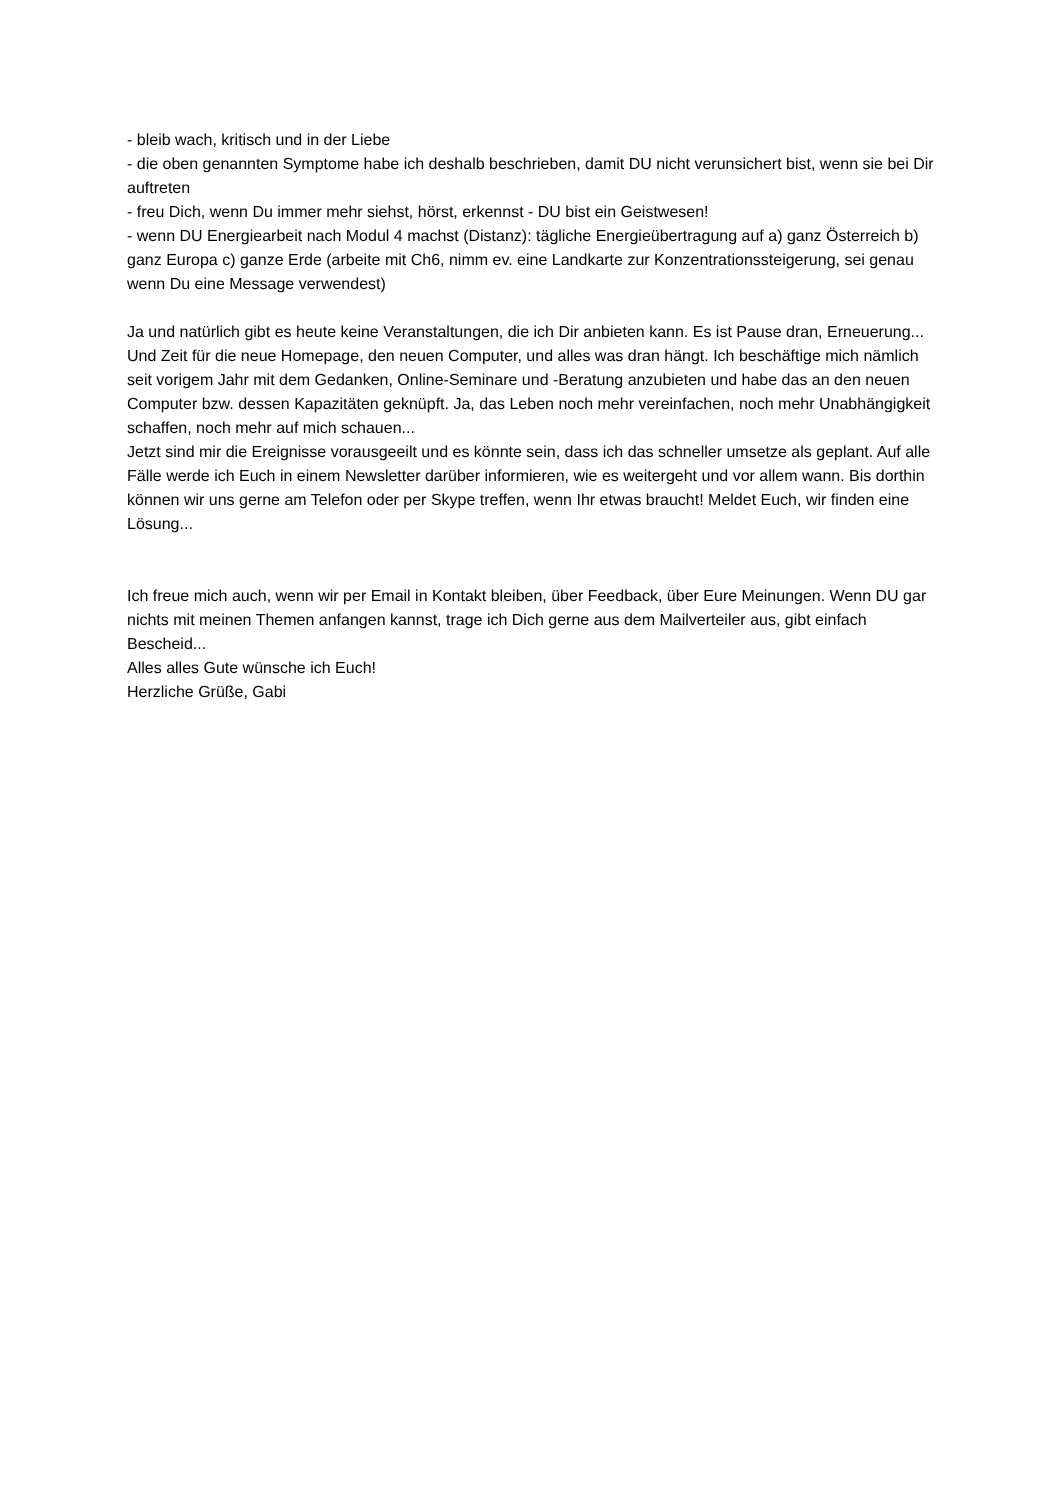- bleib wach, kritisch und in der Liebe
- die oben genannten Symptome habe ich deshalb beschrieben, damit DU nicht verunsichert bist, wenn sie bei Dir auftreten
- freu Dich, wenn Du immer mehr siehst, hörst, erkennst - DU bist ein Geistwesen!
- wenn DU Energiearbeit nach Modul 4 machst (Distanz): tägliche Energieübertragung auf a) ganz Österreich b) ganz Europa c) ganze Erde (arbeite mit Ch6, nimm ev. eine Landkarte zur Konzentrationssteigerung, sei genau wenn Du eine Message verwendest)
Ja und natürlich gibt es heute keine Veranstaltungen, die ich Dir anbieten kann. Es ist Pause dran, Erneuerung...
Und Zeit für die neue Homepage, den neuen Computer, und alles was dran hängt. Ich beschäftige mich nämlich seit vorigem Jahr mit dem Gedanken, Online-Seminare und -Beratung anzubieten und habe das an den neuen Computer bzw. dessen Kapazitäten geknüpft. Ja, das Leben noch mehr vereinfachen, noch mehr Unabhängigkeit schaffen, noch mehr auf mich schauen...
Jetzt sind mir die Ereignisse vorausgeeilt und es könnte sein, dass ich das schneller umsetze als geplant. Auf alle Fälle werde ich Euch in einem Newsletter darüber informieren, wie es weitergeht und vor allem wann. Bis dorthin können wir uns gerne am Telefon oder per Skype treffen, wenn Ihr etwas braucht! Meldet Euch, wir finden eine Lösung...
Ich freue mich auch, wenn wir per Email in Kontakt bleiben, über Feedback, über Eure Meinungen. Wenn DU gar nichts mit meinen Themen anfangen kannst, trage ich Dich gerne aus dem Mailverteiler aus, gibt einfach Bescheid...
Alles alles Gute wünsche ich Euch!
Herzliche Grüße, Gabi